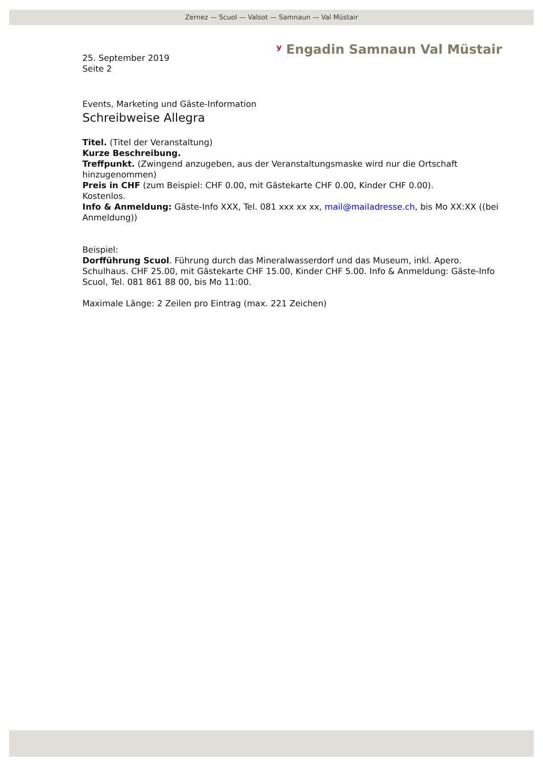Zernez — Scuol — Valsot — Samnaun — Val Müstair
ʸ Engadin Samnaun Val Müstair
25. September 2019
Seite 2
Events, Marketing und Gäste-Information
Schreibweise Allegra
Titel. (Titel der Veranstaltung)
Kurze Beschreibung.
Treffpunkt. (Zwingend anzugeben, aus der Veranstaltungsmaske wird nur die Ortschaft hinzugenommen)
Preis in CHF (zum Beispiel: CHF 0.00, mit Gästekarte CHF 0.00, Kinder CHF 0.00).
Kostenlos.
Info & Anmeldung: Gäste-Info XXX, Tel. 081 xxx xx xx, mail@mailadresse.ch, bis Mo XX:XX ((bei Anmeldung))
Beispiel:
Dorfführung Scuol. Führung durch das Mineralwasserdorf und das Museum, inkl. Apero. Schulhaus. CHF 25.00, mit Gästekarte CHF 15.00, Kinder CHF 5.00. Info & Anmeldung: Gäste-Info Scuol, Tel. 081 861 88 00, bis Mo 11:00.
Maximale Länge: 2 Zeilen pro Eintrag (max. 221 Zeichen)